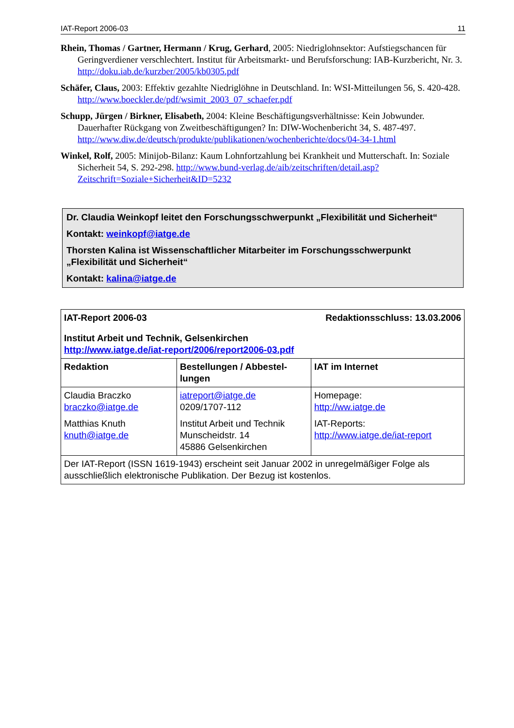IAT-Report 2006-03 11
Rhein, Thomas / Gartner, Hermann / Krug, Gerhard, 2005: Niedriglohnsektor: Aufstiegs­chancen für Geringverdiener verschlechtert. Institut für Arbeitsmarkt- und Berufsforschung: IAB-Kurzbericht, Nr. 3. http://doku.iab.de/kurzber/2005/kb0305.pdf
Schäfer, Claus, 2003: Effektiv gezahlte Niedriglöhne in Deutschland. In: WSI-Mitteilungen 56, S. 420-428. http://www.boeckler.de/pdf/wsimit_2003_07_schaefer.pdf
Schupp, Jürgen / Birkner, Elisabeth, 2004: Kleine Beschäftigungsverhältnisse: Kein Jobwun­der. Dauerhafter Rückgang von Zweitbeschäftigungen? In: DIW-Wochenbericht 34, S. 487-497. http://www.diw.de/deutsch/produkte/publikationen/wochenberichte/docs/04-34-1.html
Winkel, Rolf, 2005: Minijob-Bilanz: Kaum Lohnfortzahlung bei Krankheit und Mutterschaft. In: Soziale Sicherheit 54, S. 292-298. http://www.bund-verlag.de/aib/zeitschriften/detail.asp?Zeitschrift=Soziale+Sicherheit&ID=5232
Dr. Claudia Weinkopf leitet den Forschungsschwerpunkt „Flexibilität und Si­cherheit“
Kontakt: weinkopf@iatge.de
Thorsten Kalina ist Wissenschaftlicher Mitarbeiter im Forschungsschwerpunkt „Flexibilität und Sicherheit“
Kontakt: kalina@iatge.de
| IAT-Report 2006-03 Redaktionsschluss: 13.03.2006 Institut Arbeit und Technik, Gelsenkirchen http://www.iatge.de/iat-report/2006/report2006-03.pdf | | |
| Redaktion | Bestellungen / Abbestel­lungen | IAT im Internet |
| Claudia Braczko braczko@iatge.de Matthias Knuth knuth@iatge.de | iatreport@iatge.de 0209/1707-112 Institut Arbeit und Technik Munscheidstr. 14 45886 Gelsenkirchen | Homepage: http://ww.iatge.de IAT-Reports: http://www.iatge.de/iat-report |
| Der IAT-Report (ISSN 1619-1943) erscheint seit Januar 2002 in unregelmäßiger Folge als ausschließlich elektronische Publikation. Der Bezug ist kostenlos. | | |